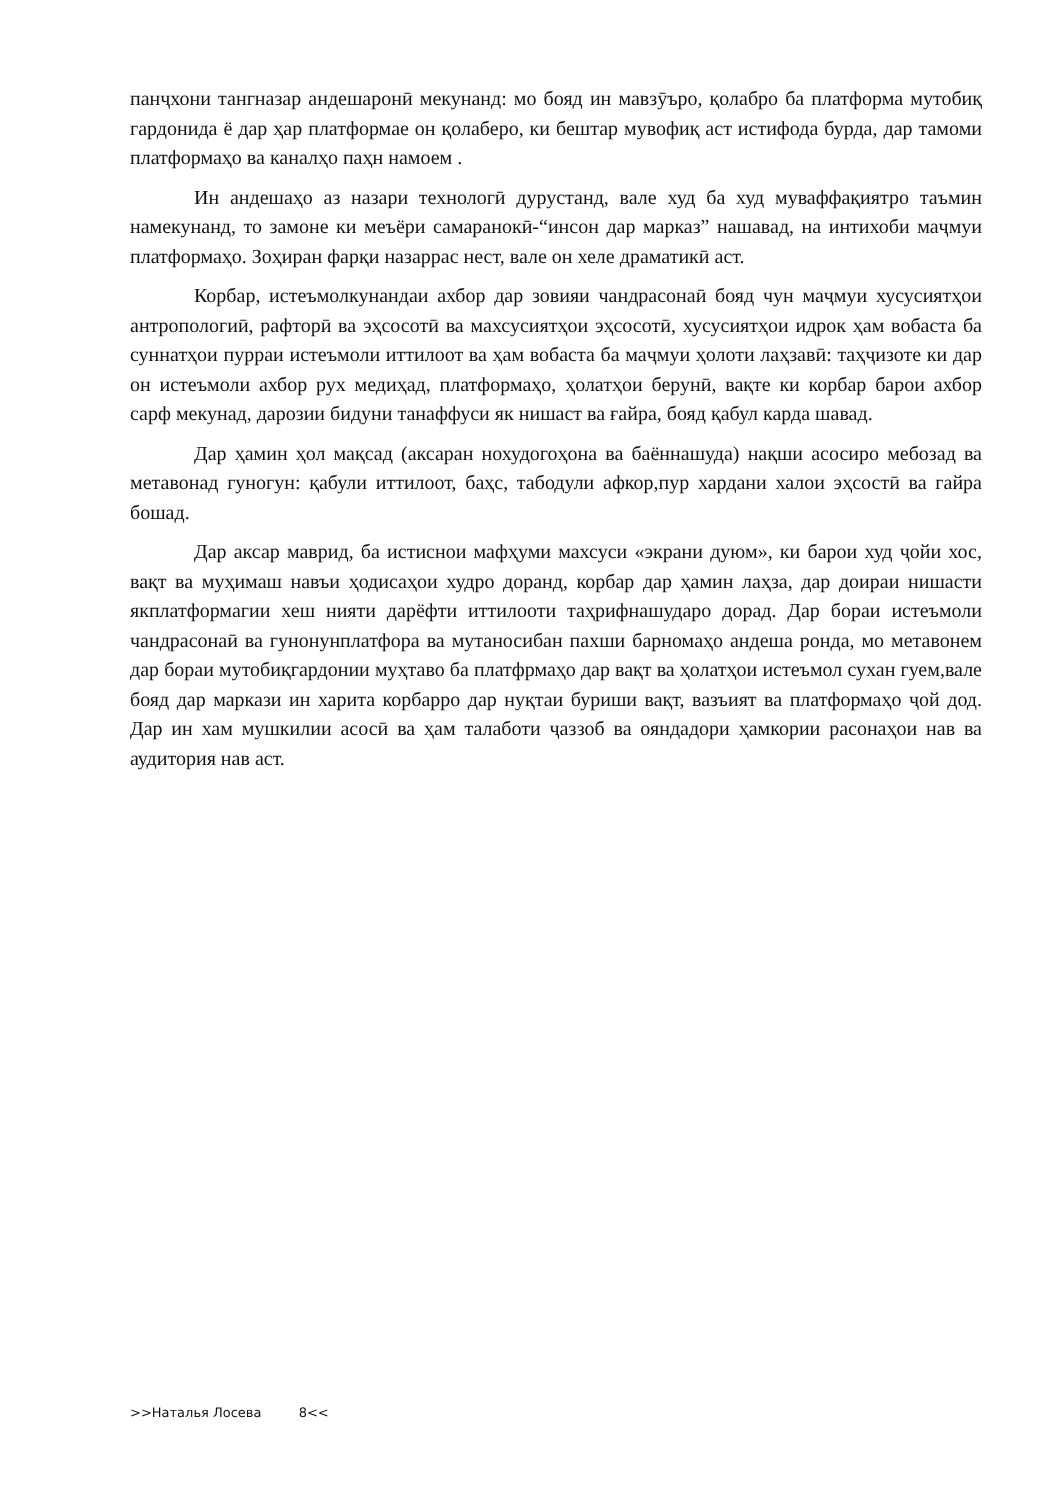панҷхони тангназар андешаронӣ мекунанд: мо бояд ин мавзӯъро, қолабро ба платформа мутобиқ гардонида ё дар ҳар платформае он қолаберо, ки бештар мувофиқ аст истифода бурда, дар тамоми платформаҳо ва каналҳо паҳн намоем .
Ин андешаҳо аз назари технологӣ дурустанд, вале худ ба худ муваффақиятро таъмин намекунанд, то замоне ки меъёри самаранокӣ-“инсон дар марказ” нашавад, на интихоби маҷмуи платформаҳо. Зоҳиран фарқи назаррас нест, вале он хеле драматикӣ аст.
Корбар, истеъмолкунандаи ахбор дар зовияи чандрасонаӣ бояд чун маҷмуи хусусиятҳои антропологиӣ, рафторӣ ва эҳсосотӣ ва махсусиятҳои эҳсосотӣ, хусусиятҳои идрок ҳам вобаста ба суннатҳои пурраи истеъмоли иттилоот ва ҳам вобаста ба маҷмуи ҳолоти лаҳзавӣ: таҳҷизоте ки дар он истеъмоли ахбор рух медиҳад, платформаҳо, ҳолатҳои берунӣ, вақте ки корбар барои ахбор сарф мекунад, дарозии бидуни танаффуси як нишаст ва ғайра, бояд қабул карда шавад.
Дар ҳамин ҳол мақсад (аксаран нохудогоҳона ва баённашуда) нақши асосиро мебозад ва метавонад гуногун: қабули иттилоот, баҳс, табодули афкор,пур хардани халои эҳсостӣ ва гайра бошад.
Дар аксар маврид, ба истиснои мафҳуми махсуси «экрани дуюм», ки барои худ ҷойи хос, вақт ва муҳимаш навъи ҳодисаҳои худро доранд, корбар дар ҳамин лаҳза, дар доираи нишасти якплатформагии хеш нияти дарёфти иттилооти таҳрифнашударо дорад. Дар бораи истеъмоли чандрасонаӣ ва гунонунплатфора ва мутаносибан пахши барномаҳо андеша ронда, мо метавонем дар бораи мутобиқгардонии муҳтаво ба платфрмаҳо дар вақт ва ҳолатҳои истеъмол сухан гуем,вале бояд дар маркази ин харита корбарро дар нуқтаи буриши вақт, вазъият ва платформаҳо ҷой дод. Дар ин хам мушкилии асосӣ ва ҳам талаботи ҷаззоб ва ояндадори ҳамкории расонаҳои нав ва аудитория нав аст.
>>Наталья Лосева 8<<